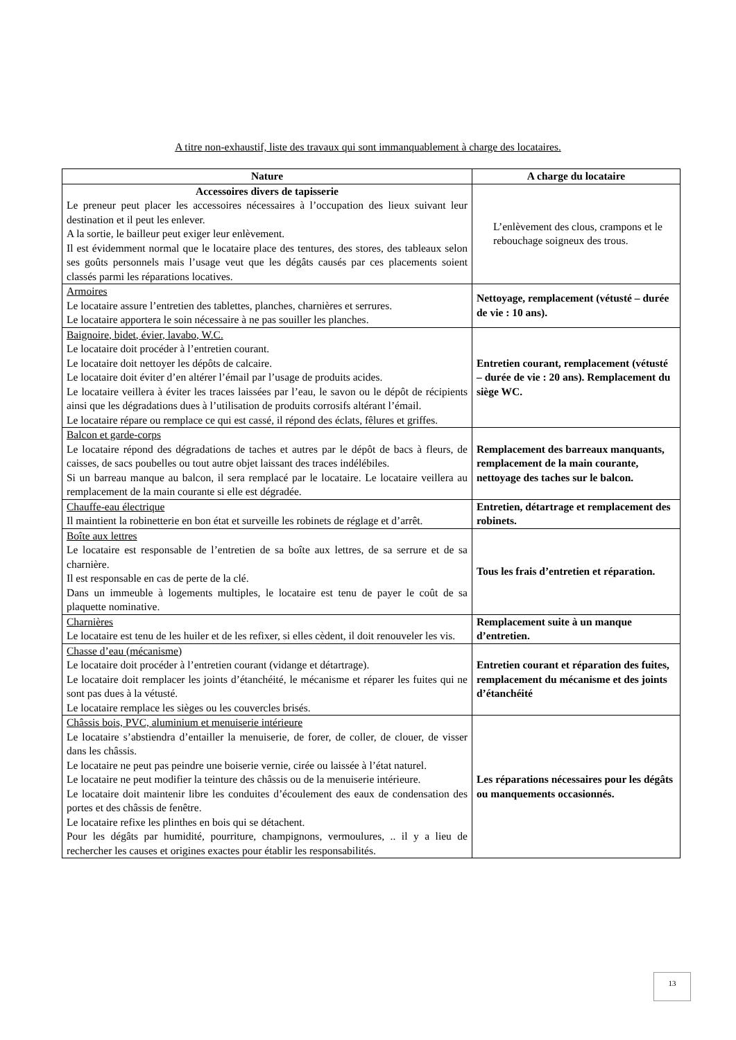A titre non-exhaustif, liste des travaux qui sont immanquablement à charge des locataires.
| Nature | A charge du locataire |
| --- | --- |
| Accessoires divers de tapisserie Le preneur peut placer les accessoires nécessaires à l’occupation des lieux suivant leur destination et il peut les enlever. A la sortie, le bailleur peut exiger leur enlèvement. Il est évidemment normal que le locataire place des tentures, des stores, des tableaux selon ses goûts personnels mais l’usage veut que les dégâts causés par ces placements soient classés parmi les réparations locatives. | L’enlèvement des clous, crampons et le rebouchage soigneux des trous. |
| Armoires Le locataire assure l’entretien des tablettes, planches, charnières et serrures. Le locataire apportera le soin nécessaire à ne pas souiller les planches. | Nettoyage, remplacement (vétusté – durée de vie : 10 ans). |
| Baignoire, bidet, évier, lavabo, W.C. Le locataire doit procéder à l’entretien courant. Le locataire doit nettoyer les dépôts de calcaire. Le locataire doit éviter d’en altérer l’émail par l’usage de produits acides. Le locataire veillera à éviter les traces laissées par l’eau, le savon ou le dépôt de récipients ainsi que les dégradations dues à l’utilisation de produits corrosifs altérant l’émail. Le locataire répare ou remplace ce qui est cassé, il répond des éclats, fêlures et griffes. | Entretien courant, remplacement (vétusté – durée de vie : 20 ans). Remplacement du siège WC. |
| Balcon et garde-corps Le locataire répond des dégradations de taches et autres par le dépôt de bacs à fleurs, de caisses, de sacs poubelles ou tout autre objet laissant des traces indélébiles. Si un barreau manque au balcon, il sera remplacé par le locataire. Le locataire veillera au remplacement de la main courante si elle est dégradée. | Remplacement des barreaux manquants, remplacement de la main courante, nettoyage des taches sur le balcon. |
| Chauffe-eau électrique Il maintient la robinetterie en bon état et surveille les robinets de réglage et d’arrêt. | Entretien, détartrage et remplacement des robinets. |
| Boîte aux lettres Le locataire est responsable de l’entretien de sa boîte aux lettres, de sa serrure et de sa charnière. Il est responsable en cas de perte de la clé. Dans un immeuble à logements multiples, le locataire est tenu de payer le coût de sa plaquette nominative. | Tous les frais d’entretien et réparation. |
| Charnières Le locataire est tenu de les huiler et de les refixer, si elles cèdent, il doit renouveler les vis. | Remplacement suite à un manque d’entretien. |
| Chasse d’eau (mécanisme) Le locataire doit procéder à l’entretien courant (vidange et détartrage). Le locataire doit remplacer les joints d’étanchéité, le mécanisme et réparer les fuites qui ne sont pas dues à la vétusté. Le locataire remplace les sièges ou les couvercles brisés. | Entretien courant et réparation des fuites, remplacement du mécanisme et des joints d’étanchéité |
| Châssis bois, PVC, aluminium et menuiserie intérieure Le locataire s’abstiendra d’entailler la menuiserie, de forer, de coller, de clouer, de visser dans les châssis. Le locataire ne peut pas peindre une boiserie vernie, cirée ou laissée à l’état naturel. Le locataire ne peut modifier la teinture des châssis ou de la menuiserie intérieure. Le locataire doit maintenir libre les conduites d’écoulement des eaux de condensation des portes et des châssis de fenêtre. Le locataire refixe les plinthes en bois qui se détachent. Pour les dégâts par humidité, pourriture, champignons, vermoulures, .. il y a lieu de rechercher les causes et origines exactes pour établir les responsabilités. | Les réparations nécessaires pour les dégâts ou manquements occasionnés. |
13